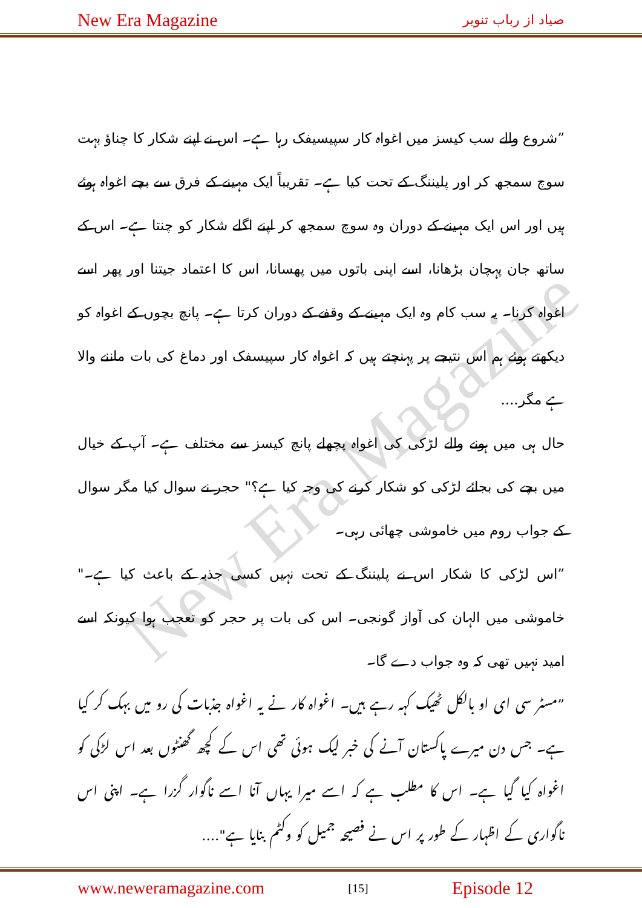New Era Magazine صیاد از رباب تنویر
New Era Magazine
”شروع والے سب کیسز میں اغواہ کار سپیسیفک رہا ہے۔ اس نے اپنے شکار کا چناؤ بہت سوچ سمجھ کر اور پلیننگ کے تحت کیا ہے۔ تقریباً ایک مہینے کے فرق سے بچے اغواہ ہوئے ہیں اور اس ایک مہینے کے دوران وہ سوچ سمجھ کر اپنے اگلے شکار کو چنتا ہے۔ اس کے ساتھ جان پہچان بڑھانا، اسے اپنی باتوں میں پھسانا، اس کا اعتماد جیتنا اور پھر اسے اغواہ کرنا۔ یہ سب کام وہ ایک مہینے کے وقفے کے دوران کرتا ہے۔ پانچ بچوں کے اغواہ کو دیکھتے ہوئے ہم اس نتیجے پر پہنچتے ہیں کہ اغواہ کار سپیسفک اور دماغ کی بات ماننے والا ہے مگر....
حال ہی میں ہونے والے لڑکی کی اغواہ پچھلے پانچ کیسز سے مختلف ہے۔ آپ کے خیال میں بچے کی بجائے لڑکی کو شکار کرنے کی وجہ کیا ہے؟" حجر نے سوال کیا مگر سوال کے جواب روم میں خاموشی چھائی رہی۔
”اس لڑکی کا شکار اس نے پلیننگ کے تحت نہیں کسی جذبہ کے باعث کیا ہے۔" خاموشی میں الہان کی آواز گونجی۔ اس کی بات پر حجر کو تعجب ہوا کیونکہ اسے امید نہیں تھی کہ وہ جواب دے گا۔
”مسٹر سی ای او بالکل ٹھیک کہہ رہے ہیں۔ اغواہ کار نے یہ اغواہ جذبات کی رو میں بہک کر کیا ہے۔ جس دن میرے پاکستان آنے کی خبر لیک ہوئی تھی اس کے کچھ گھنٹوں بعد اس لڑکی کو اغواہ کیا گیا ہے۔ اس کا مطلب ہے کہ اسے میرا یہاں آنا اسے ناگوار گزرا ہے۔ اپنی اس ناگواری کے اظہار کے طور پر اس نے فصیحہ جمیل کو وکٹم بنایا ہے"....
www.neweramagazine.com [15] Episode 12